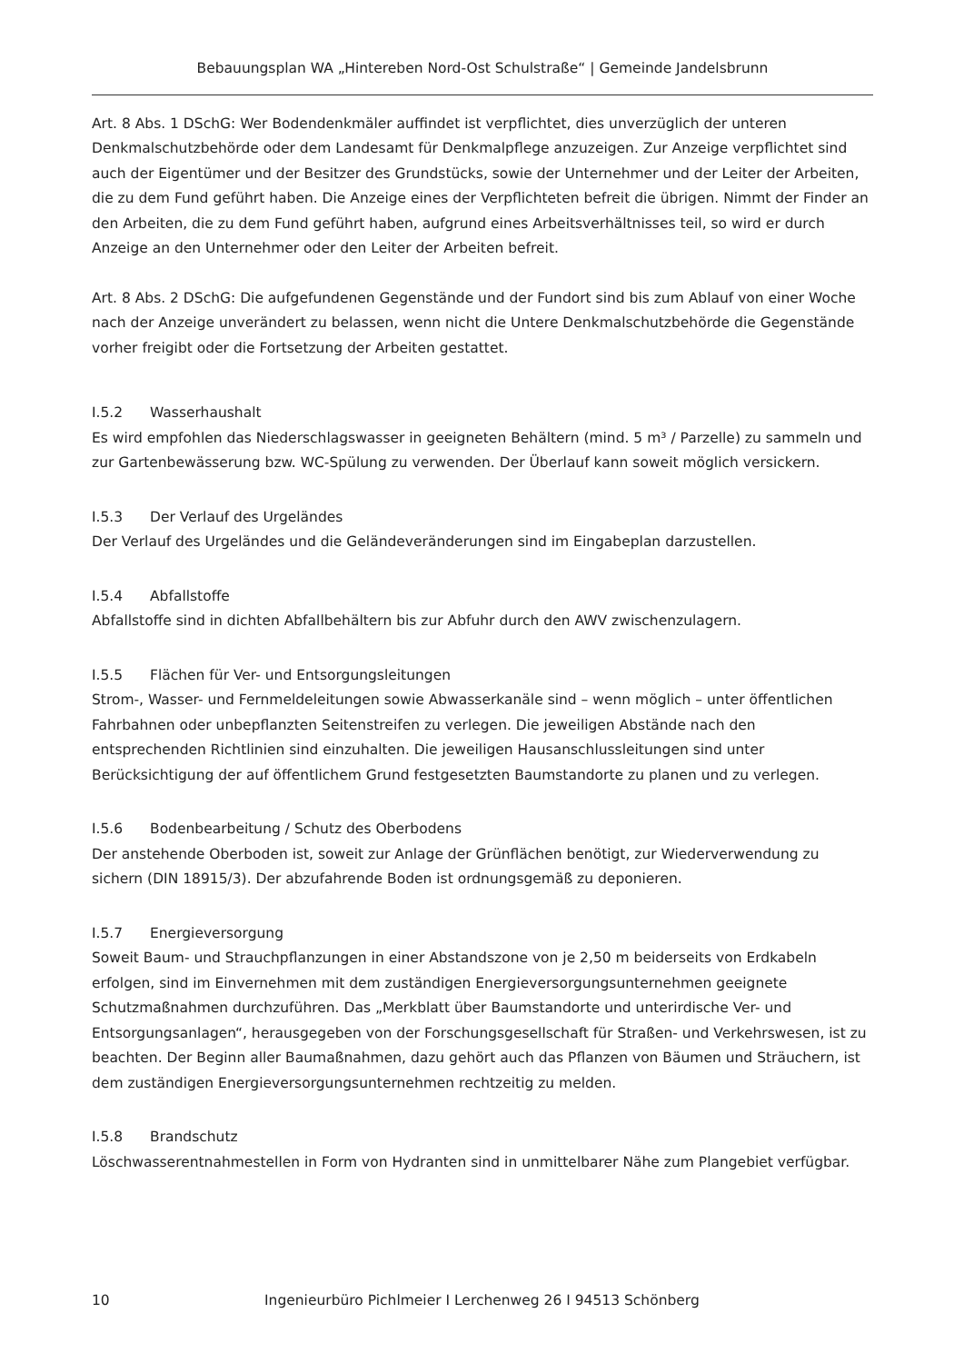Bebauungsplan WA „Hintereben Nord-Ost Schulstraße“ | Gemeinde Jandelsbrunn
Art. 8 Abs. 1 DSchG: Wer Bodendenkmäler auffindet ist verpflichtet, dies unverzüglich der unteren Denkmalschutzbehörde oder dem Landesamt für Denkmalpflege anzuzeigen. Zur Anzeige verpflichtet sind auch der Eigentümer und der Besitzer des Grundstücks, sowie der Unternehmer und der Leiter der Arbeiten, die zu dem Fund geführt haben. Die Anzeige eines der Verpflichteten befreit die übrigen. Nimmt der Finder an den Arbeiten, die zu dem Fund geführt haben, aufgrund eines Arbeitsverhältnisses teil, so wird er durch Anzeige an den Unternehmer oder den Leiter der Arbeiten befreit.
Art. 8 Abs. 2 DSchG: Die aufgefundenen Gegenstände und der Fundort sind bis zum Ablauf von einer Woche nach der Anzeige unverändert zu belassen, wenn nicht die Untere Denkmalschutzbehörde die Gegenstände vorher freigibt oder die Fortsetzung der Arbeiten gestattet.
I.5.2 Wasserhaushalt
Es wird empfohlen das Niederschlagswasser in geeigneten Behältern (mind. 5 m³ / Parzelle) zu sammeln und zur Gartenbewässerung bzw. WC-Spülung zu verwenden. Der Überlauf kann soweit möglich versickern.
I.5.3 Der Verlauf des Urgeländes
Der Verlauf des Urgeländes und die Geländeveränderungen sind im Eingabeplan darzustellen.
I.5.4 Abfallstoffe
Abfallstoffe sind in dichten Abfallbehältern bis zur Abfuhr durch den AWV zwischenzulagern.
I.5.5 Flächen für Ver- und Entsorgungsleitungen
Strom-, Wasser- und Fernmeldeleitungen sowie Abwasserkanäle sind – wenn möglich – unter öffentlichen Fahrbahnen oder unbepflanzten Seitenstreifen zu verlegen. Die jeweiligen Abstände nach den entsprechenden Richtlinien sind einzuhalten. Die jeweiligen Hausanschlussleitungen sind unter Berücksichtigung der auf öffentlichem Grund festgesetzten Baumstandorte zu planen und zu verlegen.
I.5.6 Bodenbearbeitung / Schutz des Oberbodens
Der anstehende Oberboden ist, soweit zur Anlage der Grünflächen benötigt, zur Wiederverwendung zu sichern (DIN 18915/3). Der abzufahrende Boden ist ordnungsgemäß zu deponieren.
I.5.7 Energieversorgung
Soweit Baum- und Strauchpflanzungen in einer Abstandszone von je 2,50 m beiderseits von Erdkabeln erfolgen, sind im Einvernehmen mit dem zuständigen Energieversorgungsunternehmen geeignete Schutzmaßnahmen durchzuführen. Das „Merkblatt über Baumstandorte und unterirdische Ver- und Entsorgungsanlagen“, herausgegeben von der Forschungsgesellschaft für Straßen- und Verkehrswesen, ist zu beachten. Der Beginn aller Baumaßnahmen, dazu gehört auch das Pflanzen von Bäumen und Sträuchern, ist dem zuständigen Energieversorgungsunternehmen rechtzeitig zu melden.
I.5.8 Brandschutz
Löschwasserentnahmestellen in Form von Hydranten sind in unmittelbarer Nähe zum Plangebiet verfügbar.
10 Ingenieurbüro Pichlmeier I Lerchenweg 26 I 94513 Schönberg